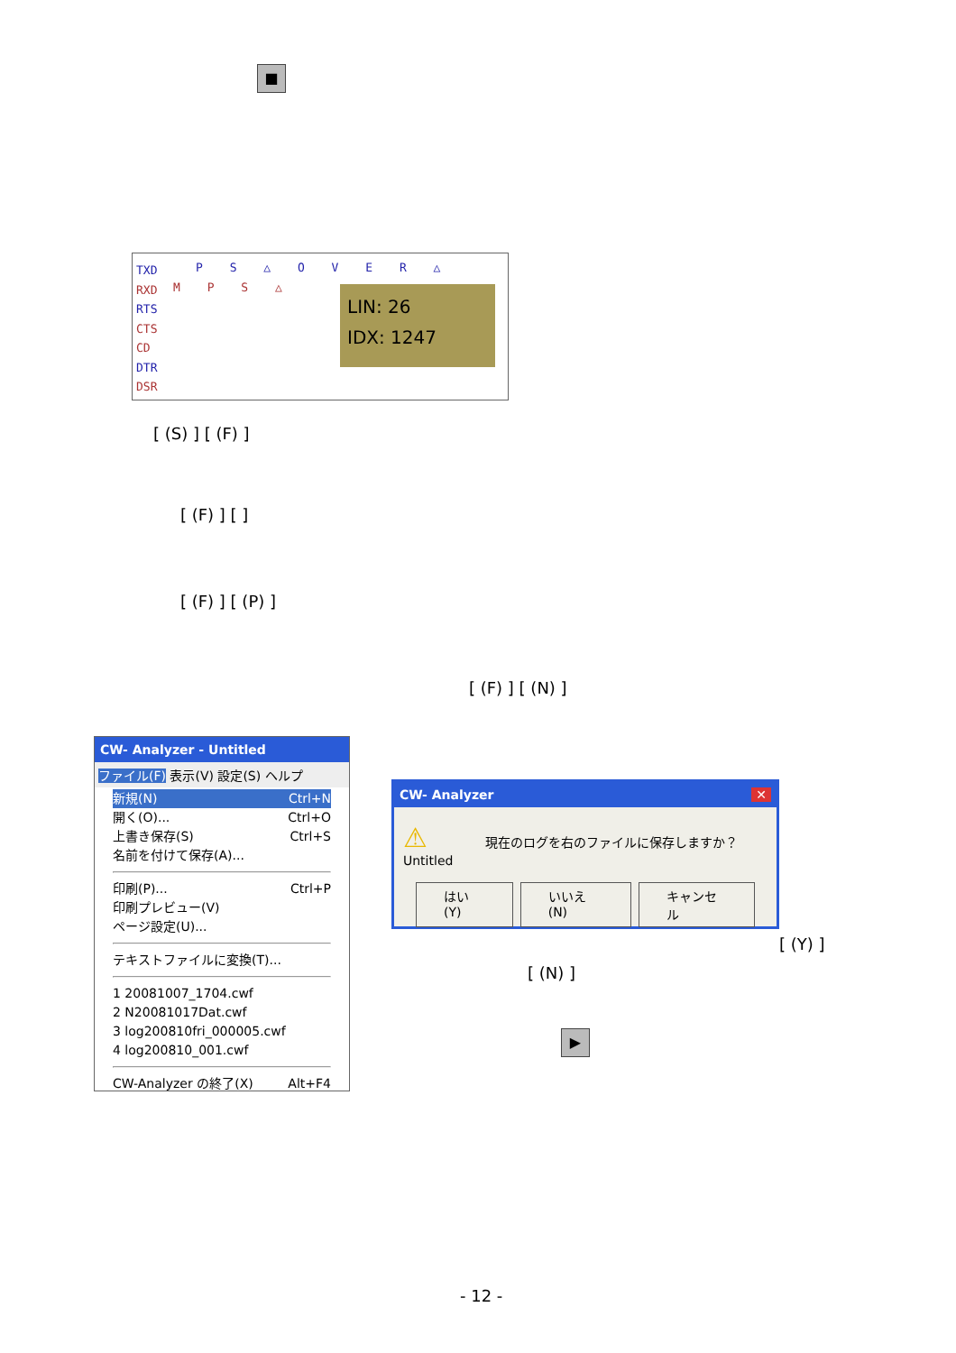■
TXD
RXD
RTS
CTS
CD
DTR
DSR
P S △ O V E R △
M P S △
LIN: 26
IDX: 1247
[ (S) ] [ (F) ]
[ (F) ] [ ]
[ (F) ] [ (P) ]
[ (F) ] [ (N) ]
CW- Analyzer - Untitled
ファイル(F) 表示(V) 設定(S) ヘルプ
新規(N) Ctrl+N
開く(O)... Ctrl+O
上書き保存(S) Ctrl+S
名前を付けて保存(A)...
印刷(P)... Ctrl+P
印刷プレビュー(V)
ページ設定(U)...
テキストファイルに変換(T)...
1 20081007_1704.cwf
2 N20081017Dat.cwf
3 log200810fri_000005.cwf
4 log200810_001.cwf
CW-Analyzer の終了(X) Alt+F4
CW- Analyzer ✕
⚠ 現在のログを右のファイルに保存しますか？Untitled
はい(Y) いいえ(N) キャンセル
[ (Y) ]
[ (N) ]
▶
- 12 -